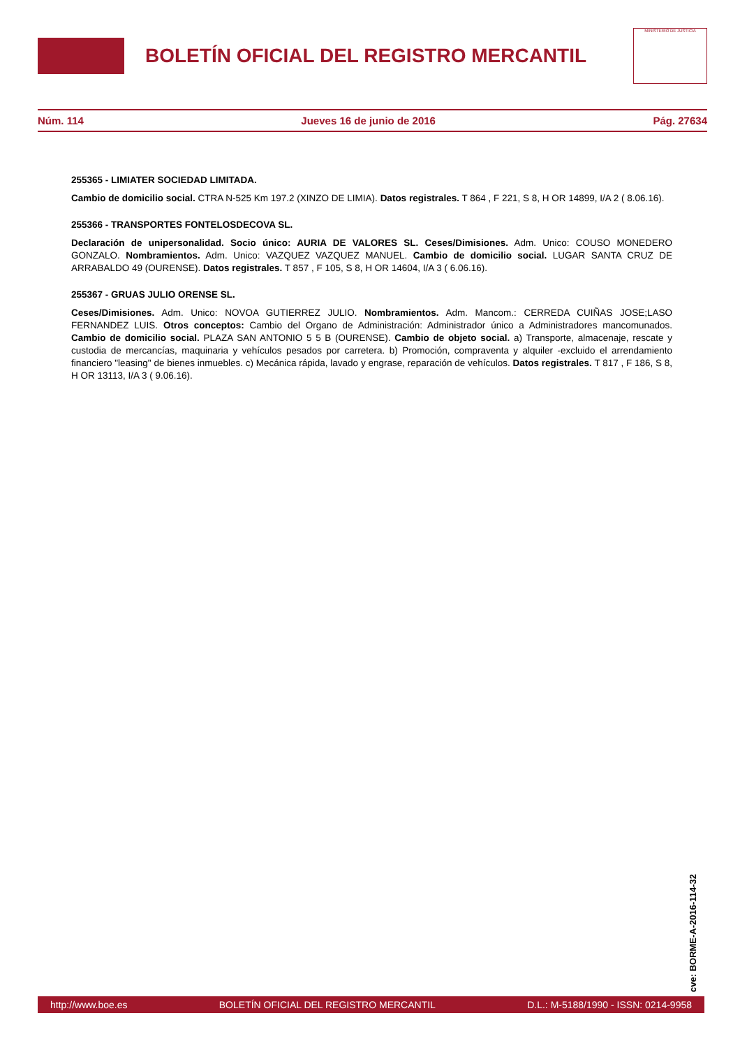BOLETÍN OFICIAL DEL REGISTRO MERCANTIL
MINISTERIO DE JUSTICIA
Núm. 114 Jueves 16 de junio de 2016 Pág. 27634
255365 - LIMIATER SOCIEDAD LIMITADA.
Cambio de domicilio social. CTRA N-525 Km 197.2 (XINZO DE LIMIA). Datos registrales. T 864 , F 221, S 8, H OR 14899, I/A 2 ( 8.06.16).
255366 - TRANSPORTES FONTELOSDECOVA SL.
Declaración de unipersonalidad. Socio único: AURIA DE VALORES SL. Ceses/Dimisiones. Adm. Unico: COUSO MONEDERO GONZALO. Nombramientos. Adm. Unico: VAZQUEZ VAZQUEZ MANUEL. Cambio de domicilio social. LUGAR SANTA CRUZ DE ARRABALDO 49 (OURENSE). Datos registrales. T 857 , F 105, S 8, H OR 14604, I/A 3 ( 6.06.16).
255367 - GRUAS JULIO ORENSE SL.
Ceses/Dimisiones. Adm. Unico: NOVOA GUTIERREZ JULIO. Nombramientos. Adm. Mancom.: CERREDA CUIÑAS JOSE;LASO FERNANDEZ LUIS. Otros conceptos: Cambio del Organo de Administración: Administrador único a Administradores mancomunados. Cambio de domicilio social. PLAZA SAN ANTONIO 5 5 B (OURENSE). Cambio de objeto social. a) Transporte, almacenaje, rescate y custodia de mercancías, maquinaria y vehículos pesados por carretera. b) Promoción, compraventa y alquiler -excluido el arrendamiento financiero "leasing" de bienes inmuebles. c) Mecánica rápida, lavado y engrase, reparación de vehículos. Datos registrales. T 817 , F 186, S 8, H OR 13113, I/A 3 ( 9.06.16).
cve: BORME-A-2016-114-32
http://www.boe.es BOLETÍN OFICIAL DEL REGISTRO MERCANTIL D.L.: M-5188/1990 - ISSN: 0214-9958